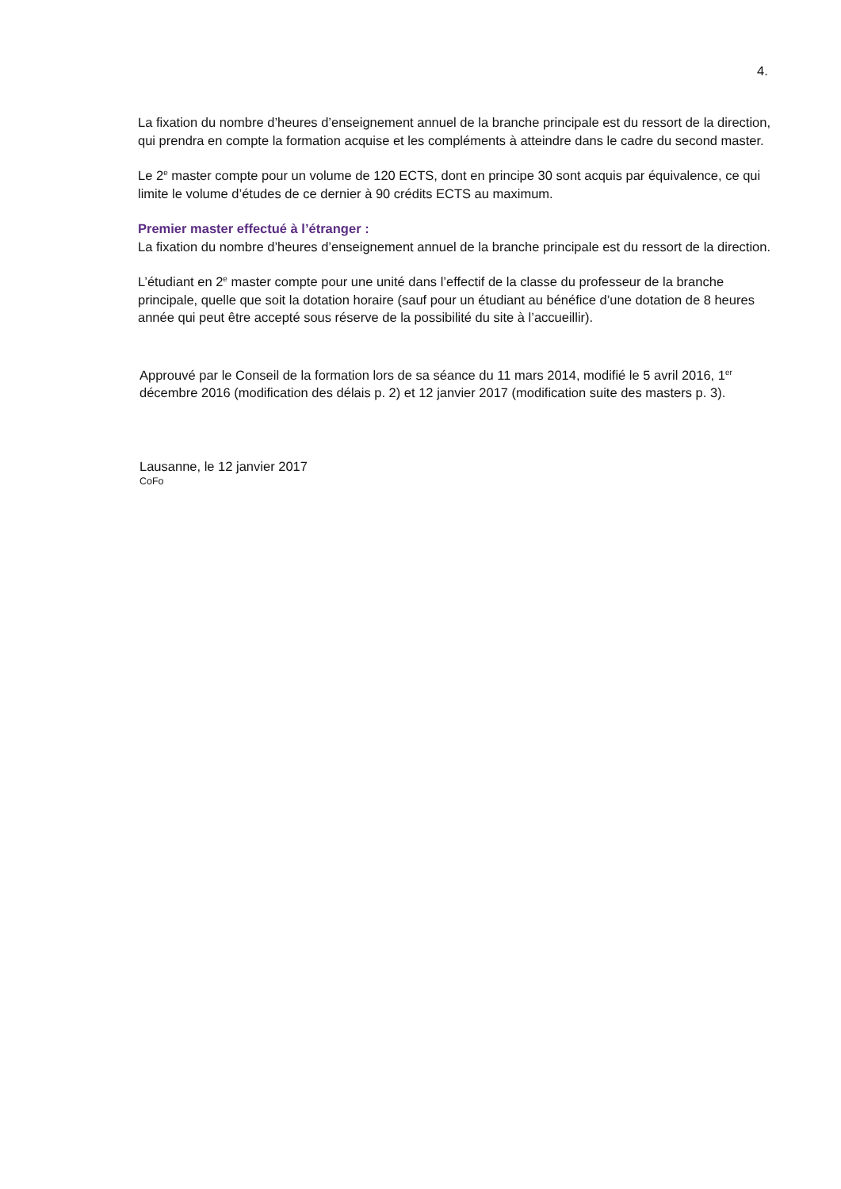4.
La fixation du nombre d’heures d’enseignement annuel de la branche principale est du ressort de la direction, qui prendra en compte la formation acquise et les compléments à atteindre dans le cadre du second master.
Le 2<sup>e</sup> master compte pour un volume de 120 ECTS, dont en principe 30 sont acquis par équivalence, ce qui limite le volume d’études de ce dernier à 90 crédits ECTS au maximum.
Premier master effectué à l’étranger :
La fixation du nombre d’heures d’enseignement annuel de la branche principale est du ressort de la direction.
L’étudiant en 2<sup>e</sup> master compte pour une unité dans l’effectif de la classe du professeur de la branche principale, quelle que soit la dotation horaire (sauf pour un étudiant au bénéfice d’une dotation de 8 heures année qui peut être accepté sous réserve de la possibilité du site à l’accueillir).
Approuvé par le Conseil de la formation lors de sa séance du 11 mars 2014, modifié le 5 avril 2016, 1<sup>er</sup> décembre 2016 (modification des délais p. 2) et 12 janvier 2017 (modification suite des masters p. 3).
Lausanne, le 12 janvier 2017
CoFo